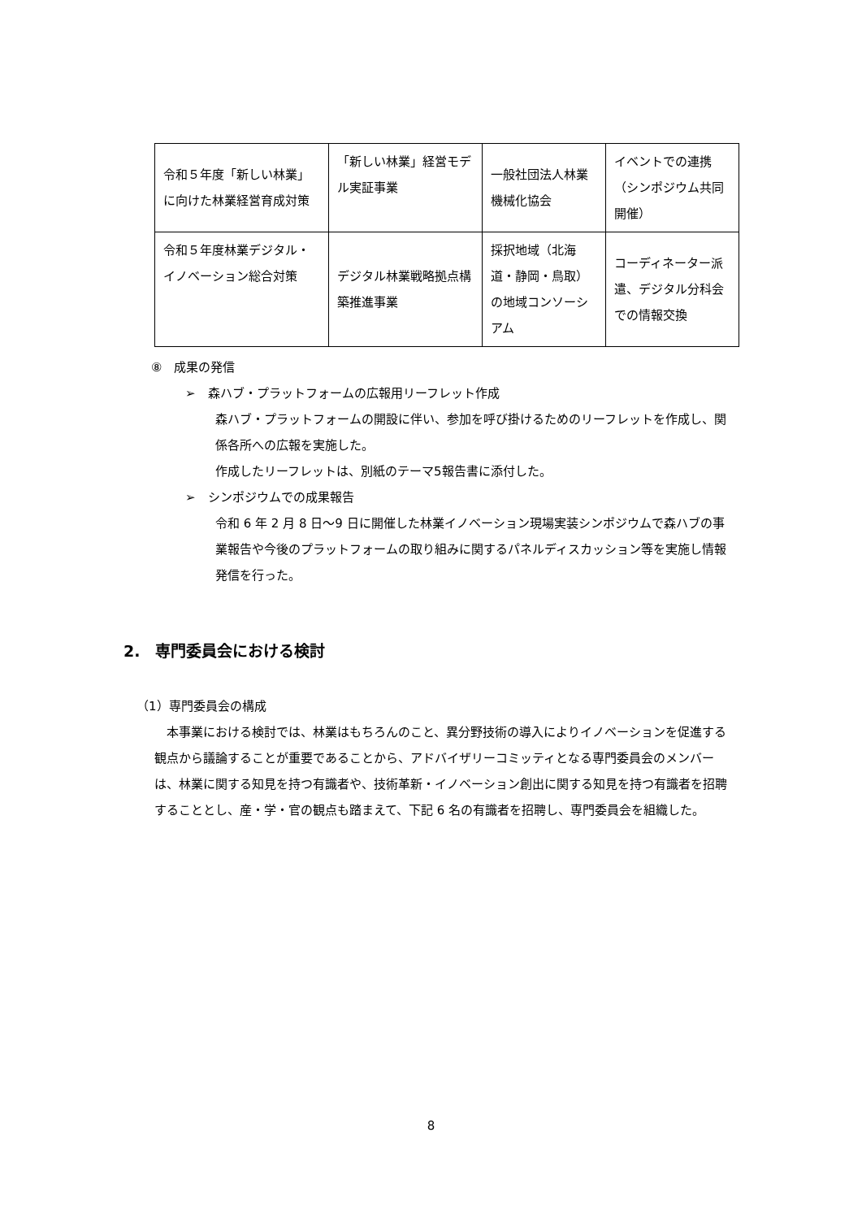| 令和５年度「新しい林業」に向けた林業経営育成対策 | 「新しい林業」経営モデル実証事業 | 一般社団法人林業機械化協会 | イベントでの連携（シンポジウム共同開催） |
| 令和５年度林業デジタル・イノベーション総合対策 | デジタル林業戦略拠点構築推進事業 | 採択地域（北海道・静岡・鳥取）の地域コンソーシアム | コーディネーター派遣、デジタル分科会での情報交換 |
⑧　成果の発信
➢　森ハブ・プラットフォームの広報用リーフレット作成
森ハブ・プラットフォームの開設に伴い、参加を呼び掛けるためのリーフレットを作成し、関係各所への広報を実施した。
作成したリーフレットは、別紙のテーマ5報告書に添付した。
➢　シンポジウムでの成果報告
令和 6 年 2 月 8 日～9 日に開催した林業イノベーション現場実装シンポジウムで森ハブの事業報告や今後のプラットフォームの取り組みに関するパネルディスカッション等を実施し情報発信を行った。
2.　専門委員会における検討
（1）専門委員会の構成
　本事業における検討では、林業はもちろんのこと、異分野技術の導入によりイノベーションを促進する観点から議論することが重要であることから、アドバイザリーコミッティとなる専門委員会のメンバーは、林業に関する知見を持つ有識者や、技術革新・イノベーション創出に関する知見を持つ有識者を招聘することとし、産・学・官の観点も踏まえて、下記 6 名の有識者を招聘し、専門委員会を組織した。
8